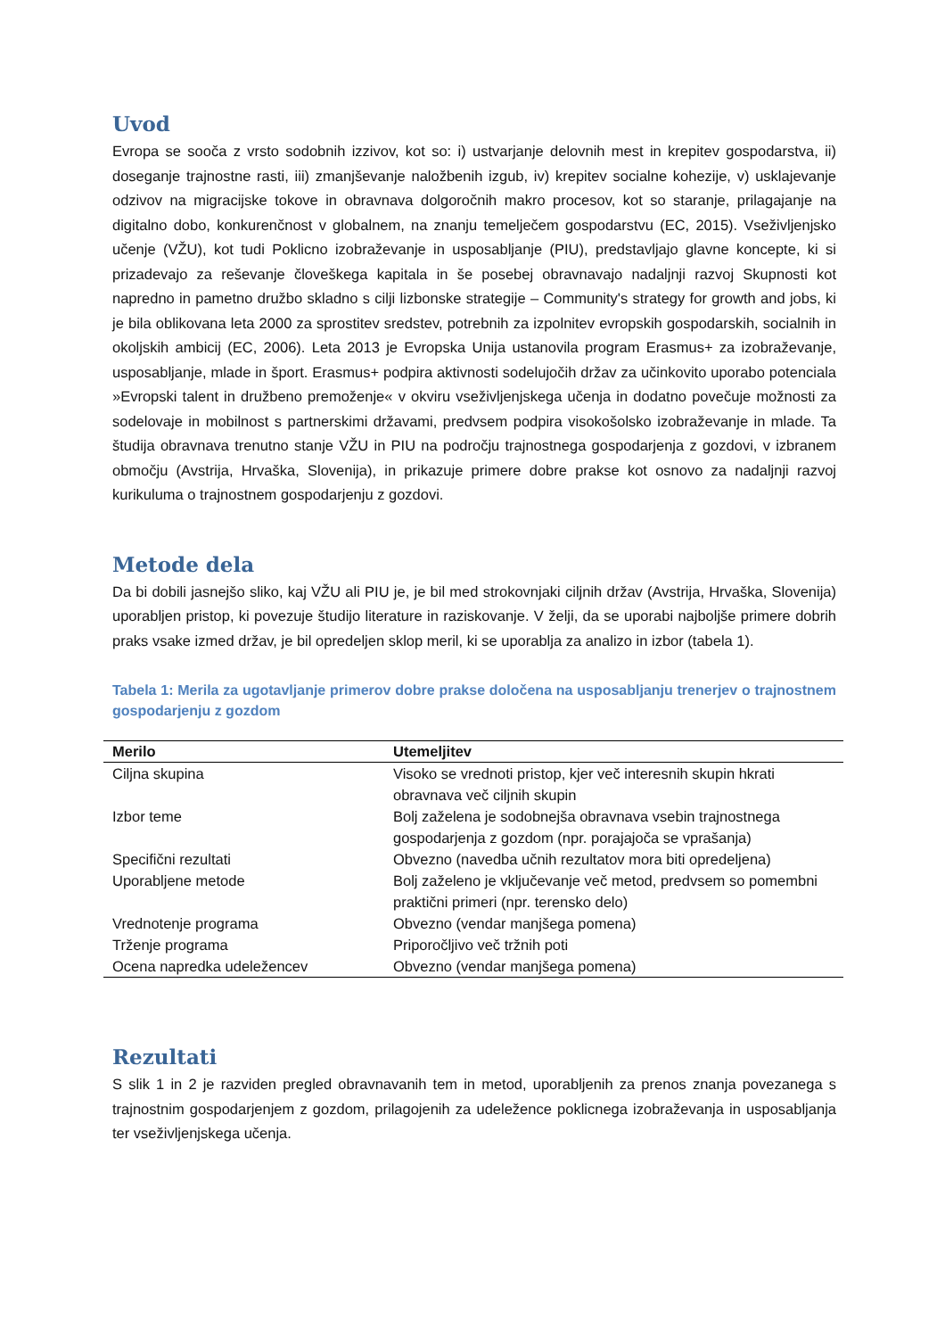Uvod
Evropa se sooča z vrsto sodobnih izzivov, kot so: i) ustvarjanje delovnih mest in krepitev gospodarstva, ii) doseganje trajnostne rasti, iii) zmanjševanje naložbenih izgub, iv) krepitev socialne kohezije, v) usklajevanje odzivov na migracijske tokove in obravnava dolgoročnih makro procesov, kot so staranje, prilagajanje na digitalno dobo, konkurenčnost v globalnem, na znanju temelječem gospodarstvu (EC, 2015). Vseživljenjsko učenje (VŽU), kot tudi Poklicno izobraževanje in usposabljanje (PIU), predstavljajo glavne koncepte, ki si prizadevajo za reševanje človeškega kapitala in še posebej obravnavajo nadaljnji razvoj Skupnosti kot napredno in pametno družbo skladno s cilji lizbonske strategije – Community's strategy for growth and jobs, ki je bila oblikovana leta 2000 za sprostitev sredstev, potrebnih za izpolnitev evropskih gospodarskih, socialnih in okoljskih ambicij (EC, 2006). Leta 2013 je Evropska Unija ustanovila program Erasmus+ za izobraževanje, usposabljanje, mlade in šport. Erasmus+ podpira aktivnosti sodelujočih držav za učinkovito uporabo potenciala »Evropski talent in družbeno premoženje« v okviru vseživljenjskega učenja in dodatno povečuje možnosti za sodelovaje in mobilnost s partnerskimi državami, predvsem podpira visokošolsko izobraževanje in mlade. Ta študija obravnava trenutno stanje VŽU in PIU na področju trajnostnega gospodarjenja z gozdovi, v izbranem območju (Avstrija, Hrvaška, Slovenija), in prikazuje primere dobre prakse kot osnovo za nadaljnji razvoj kurikuluma o trajnostnem gospodarjenju z gozdovi.
Metode dela
Da bi dobili jasnejšo sliko, kaj VŽU ali PIU je, je bil med strokovnjaki ciljnih držav (Avstrija, Hrvaška, Slovenija) uporabljen pristop, ki povezuje študijo literature in raziskovanje. V želji, da se uporabi najboljše primere dobrih praks vsake izmed držav, je bil opredeljen sklop meril, ki se uporablja za analizo in izbor (tabela 1).
Tabela 1: Merila za ugotavljanje primerov dobre prakse določena na usposabljanju trenerjev o trajnostnem gospodarjenju z gozdom
| Merilo | Utemeljitev |
| --- | --- |
| Ciljna skupina | Visoko se vrednoti pristop, kjer več interesnih skupin hkrati obravnava več ciljnih skupin |
| Izbor teme | Bolj zaželena je sodobnejša obravnava vsebin trajnostnega gospodarjenja z gozdom (npr. porajajoča se vprašanja) |
| Specifični rezultati | Obvezno (navedba učnih rezultatov mora biti opredeljena) |
| Uporabljene metode | Bolj zaželeno je vključevanje več metod, predvsem so pomembni praktični primeri (npr. terensko delo) |
| Vrednotenje programa | Obvezno (vendar manjšega pomena) |
| Trženje programa | Priporočljivo več tržnih poti |
| Ocena napredka udeležencev | Obvezno (vendar manjšega pomena) |
Rezultati
S slik 1 in 2 je razviden pregled obravnavanih tem in metod, uporabljenih za prenos znanja povezanega s trajnostnim gospodarjenjem z gozdom, prilagojenih za udeležence poklicnega izobraževanja in usposabljanja ter vseživljenjskega učenja.